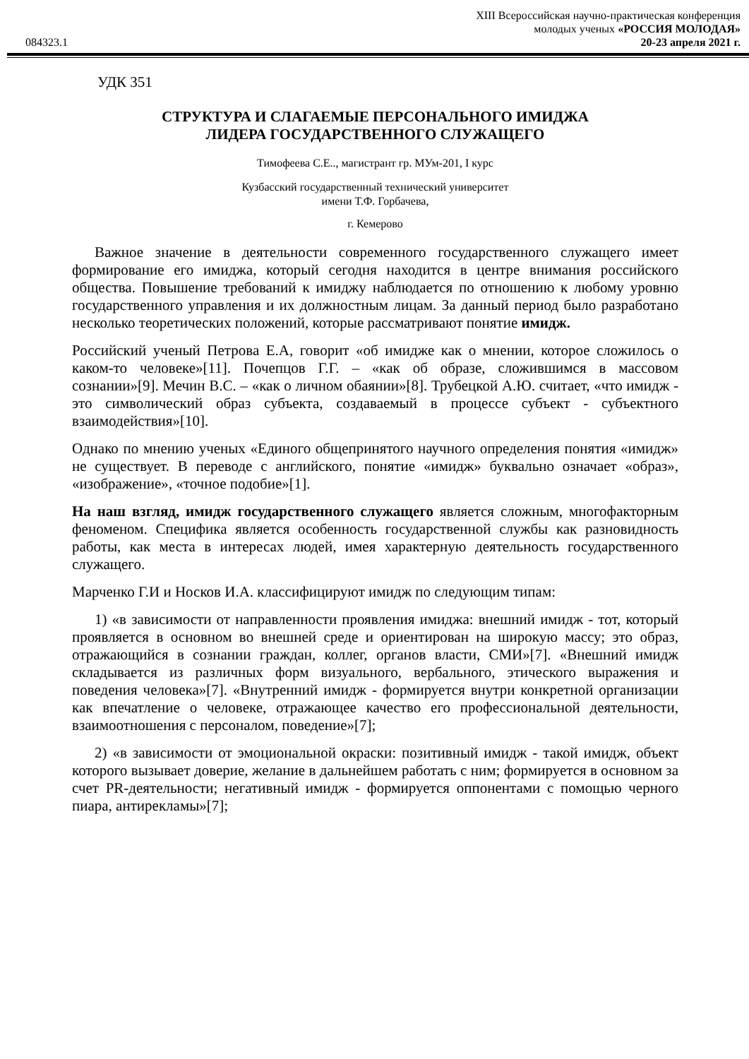XIII Всероссийская научно-практическая конференция
молодых ученых «РОССИЯ МОЛОДАЯ»
084323.1 20-23 апреля 2021 г.
УДК 351
СТРУКТУРА И СЛАГАЕМЫЕ ПЕРСОНАЛЬНОГО ИМИДЖА
ЛИДЕРА ГОСУДАРСТВЕННОГО СЛУЖАЩЕГО
Тимофеева С.Е.., магистрант гр. МУм-201, I курс
Кузбасский государственный технический университет
имени Т.Ф. Горбачева,
г. Кемерово
Важное значение в деятельности современного государственного служащего имеет формирование его имиджа, который сегодня находится в центре внимания российского общества. Повышение требований к имиджу наблюдается по отношению к любому уровню государственного управления и их должностным лицам. За данный период было разработано несколько теоретических положений, которые рассматривают понятие имидж.
Российский ученый Петрова Е.А, говорит «об имидже как о мнении, которое сложилось о каком-то человеке»[11]. Почепцов Г.Г. – «как об образе, сложившимся в массовом сознании»[9]. Мечин В.С. – «как о личном обаянии»[8]. Трубецкой А.Ю. считает, «что имидж - это символический образ субъекта, создаваемый в процессе субъект - субъектного взаимодействия»[10].
Однако по мнению ученых «Единого общепринятого научного определения понятия «имидж» не существует. В переводе с английского, понятие «имидж» буквально означает «образ», «изображение», «точное подобие»[1].
На наш взгляд, имидж государственного служащего является сложным, многофакторным феноменом. Специфика является особенность государственной службы как разновидность работы, как места в интересах людей, имея характерную деятельность государственного служащего.
Марченко Г.И и Носков И.А. классифицируют имидж по следующим типам:
1) «в зависимости от направленности проявления имиджа: внешний имидж - тот, который проявляется в основном во внешней среде и ориентирован на широкую массу; это образ, отражающийся в сознании граждан, коллег, органов власти, СМИ»[7]. «Внешний имидж складывается из различных форм визуального, вербального, этического выражения и поведения человека»[7]. «Внутренний имидж - формируется внутри конкретной организации как впечатление о человеке, отражающее качество его профессиональной деятельности, взаимоотношения с персоналом, поведение»[7];
2) «в зависимости от эмоциональной окраски: позитивный имидж - такой имидж, объект которого вызывает доверие, желание в дальнейшем работать с ним; формируется в основном за счет PR-деятельности; негативный имидж - формируется оппонентами с помощью черного пиара, антирекламы»[7];